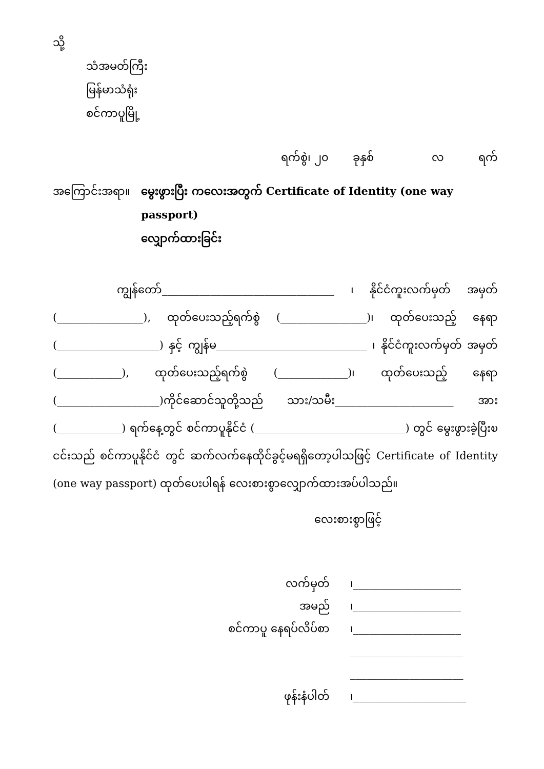သို့
သံအမတ်ကြီး
မြန်မာသံရုံး
စင်ကာပူမြို့
ရက်စွဲ၊ ၂၀ ခုနှစ် လ ရက်
အကြောင်းအရာ။ မွေးဖွားပြီး ကလေးအတွက် Certificate of Identity (one way passport)
လျှောက်ထားခြင်း
ကျွန်တော်________________________________ ၊ နိုင်ငံကူးလက်မှတ် အမှတ် (________________), ထုတ်ပေးသည့်ရက်စွဲ (________________)၊ ထုတ်ပေးသည့် နေရာ (___________________) နှင့် ကျွန်မ____________________________ ၊ နိုင်ငံကူးလက်မှတ် အမှတ် (____________), ထုတ်ပေးသည့်ရက်စွဲ (_____________)၊ ထုတ်ပေးသည့် နေရာ (___________________)ကိုင်ဆောင်သူတို့သည် သား/သမီး______________________ အား (____________) ရက်နေ့တွင် စင်ကာပူနိုင်ငံ (____________________________) တွင် မွေးဖွားခဲ့ပြီးၿငင်းသည် စင်ကာပူနိုင်ငံ တွင် ဆက်လက်နေထိုင်ခွင့်မရရှိတော့ပါသဖြင့် Certificate of Identity (one way passport) ထုတ်ပေးပါရန် လေးစားစွာလျှောက်ထားအပ်ပါသည်။
လေးစားစွာဖြင့်
လက်မှတ် ၊____________________
အမည် ၊____________________
စင်ကာပူ နေရပ်လိပ်စာ ၊____________________
_____________________
_____________________
ဖုန်းနံပါတ် ၊_____________________